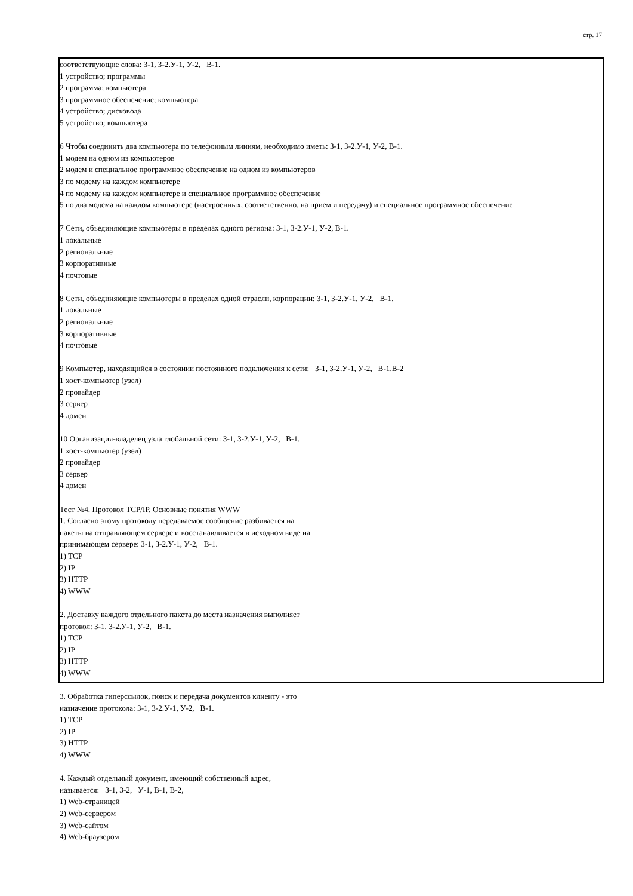стр. 17
соответствующие слова: З-1, З-2.У-1, У-2, В-1.
1 устройство; программы
2 программа; компьютера
3 программное обеспечение; компьютера
4 устройство; дисковода
5 устройство; компьютера
6 Чтобы соединить два компьютера по телефонным линиям, необходимо иметь: З-1, З-2.У-1, У-2, В-1.
1 модем на одном из компьютеров
2 модем и специальное программное обеспечение на одном из компьютеров
3 по модему на каждом компьютере
4 по модему на каждом компьютере и специальное программное обеспечение
5 по два модема на каждом компьютере (настроенных, соответственно, на прием и передачу) и специальное программное обеспечение
7 Сети, объединяющие компьютеры в пределах одного региона: З-1, З-2.У-1, У-2, В-1.
1 локальные
2 региональные
3 корпоративные
4 почтовые
8 Сети, объединяющие компьютеры в пределах одной отрасли, корпорации: З-1, З-2.У-1, У-2, В-1.
1 локальные
2 региональные
3 корпоративные
4 почтовые
9 Компьютер, находящийся в состоянии постоянного подключения к сети: З-1, З-2.У-1, У-2, В-1,В-2
1 хост-компьютер (узел)
2 провайдер
3 сервер
4 домен
10 Организация-владелец узла глобальной сети: З-1, З-2.У-1, У-2, В-1.
1 хост-компьютер (узел)
2 провайдер
3 сервер
4 домен
Тест №4. Протокол TCP/IP. Основные понятия WWW
1. Согласно этому протоколу передаваемое сообщение разбивается на
пакеты на отправляющем сервере и восстанавливается в исходном виде на
принимающем сервере: З-1, З-2.У-1, У-2, В-1.
1) TCP
2) IP
3) HTTP
4) WWW
2. Доставку каждого отдельного пакета до места назначения выполняет
протокол: З-1, З-2.У-1, У-2, В-1.
1) TCP
2) IP
3) HTTP
4) WWW
3. Обработка гиперссылок, поиск и передача документов клиенту - это
назначение протокола: З-1, З-2.У-1, У-2, В-1.
1) TCP
2) IP
3) HTTP
4) WWW
4. Каждый отдельный документ, имеющий собственный адрес,
называется: З-1, З-2, У-1, В-1, В-2,
1) Web-страницей
2) Web-сервером
3) Web-сайтом
4) Web-браузером